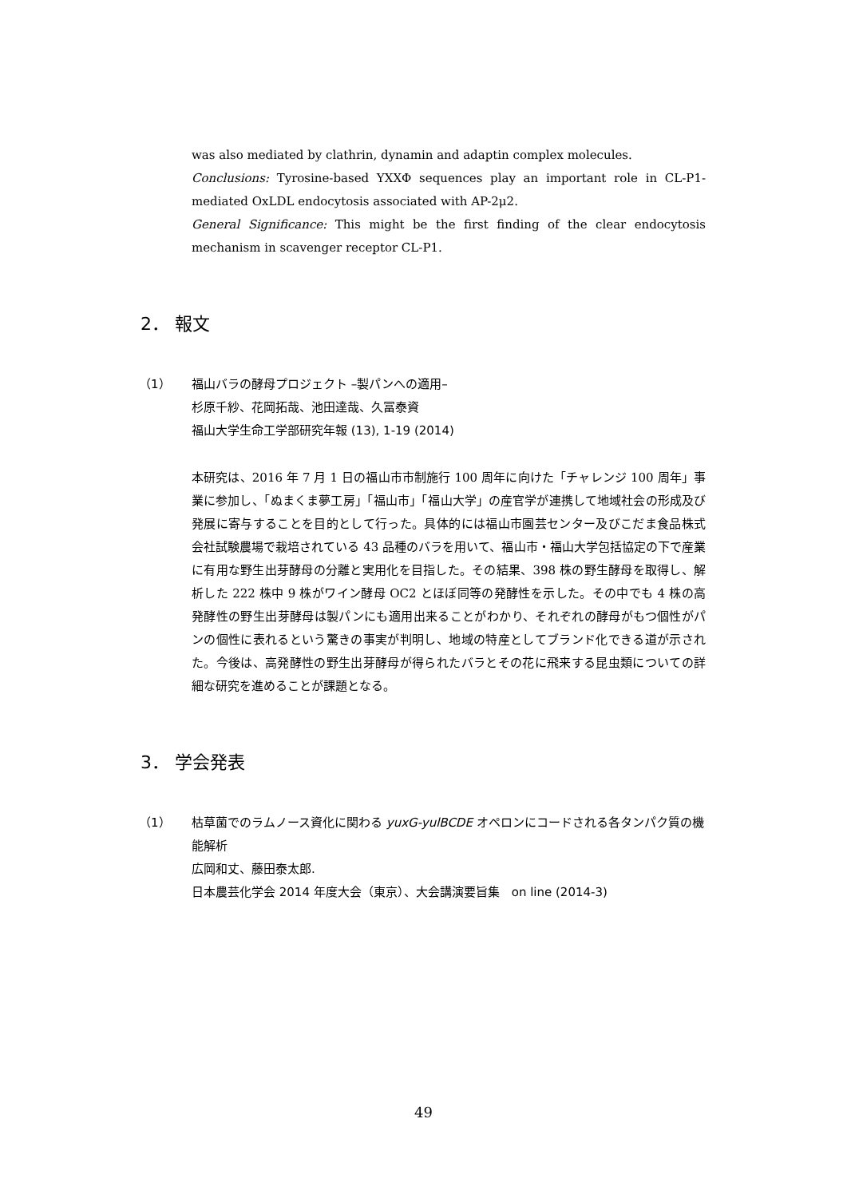was also mediated by clathrin, dynamin and adaptin complex molecules.
Conclusions: Tyrosine-based YXXΦ sequences play an important role in CL-P1-mediated OxLDL endocytosis associated with AP-2μ2.
General Significance: This might be the first finding of the clear endocytosis mechanism in scavenger receptor CL-P1.
2． 報文
（1） 福山バラの酵母プロジェクト –製パンへの適用–
杉原千紗、花岡拓哉、池田達哉、久冨泰資
福山大学生命工学部研究年報 (13), 1-19 (2014)
本研究は、2016 年 7 月 1 日の福山市市制施行 100 周年に向けた「チャレンジ 100 周年」事業に参加し、「ぬまくま夢工房」「福山市」「福山大学」の産官学が連携して地域社会の形成及び発展に寄与することを目的として行った。具体的には福山市園芸センター及びこだま食品株式会社試験農場で栽培されている 43 品種のバラを用いて、福山市・福山大学包括協定の下で産業に有用な野生出芽酵母の分離と実用化を目指した。その結果、398 株の野生酵母を取得し、解析した 222 株中 9 株がワイン酵母 OC2 とほぼ同等の発酵性を示した。その中でも 4 株の高発酵性の野生出芽酵母は製パンにも適用出来ることがわかり、それぞれの酵母がもつ個性がパンの個性に表れるという驚きの事実が判明し、地域の特産としてブランド化できる道が示された。今後は、高発酵性の野生出芽酵母が得られたバラとその花に飛来する昆虫類についての詳細な研究を進めることが課題となる。
3． 学会発表
（1） 枯草菌でのラムノース資化に関わる yuxG-yulBCDE オペロンにコードされる各タンパク質の機能解析
広岡和丈、藤田泰太郎.
日本農芸化学会 2014 年度大会（東京）、大会講演要旨集　on line (2014-3)
49